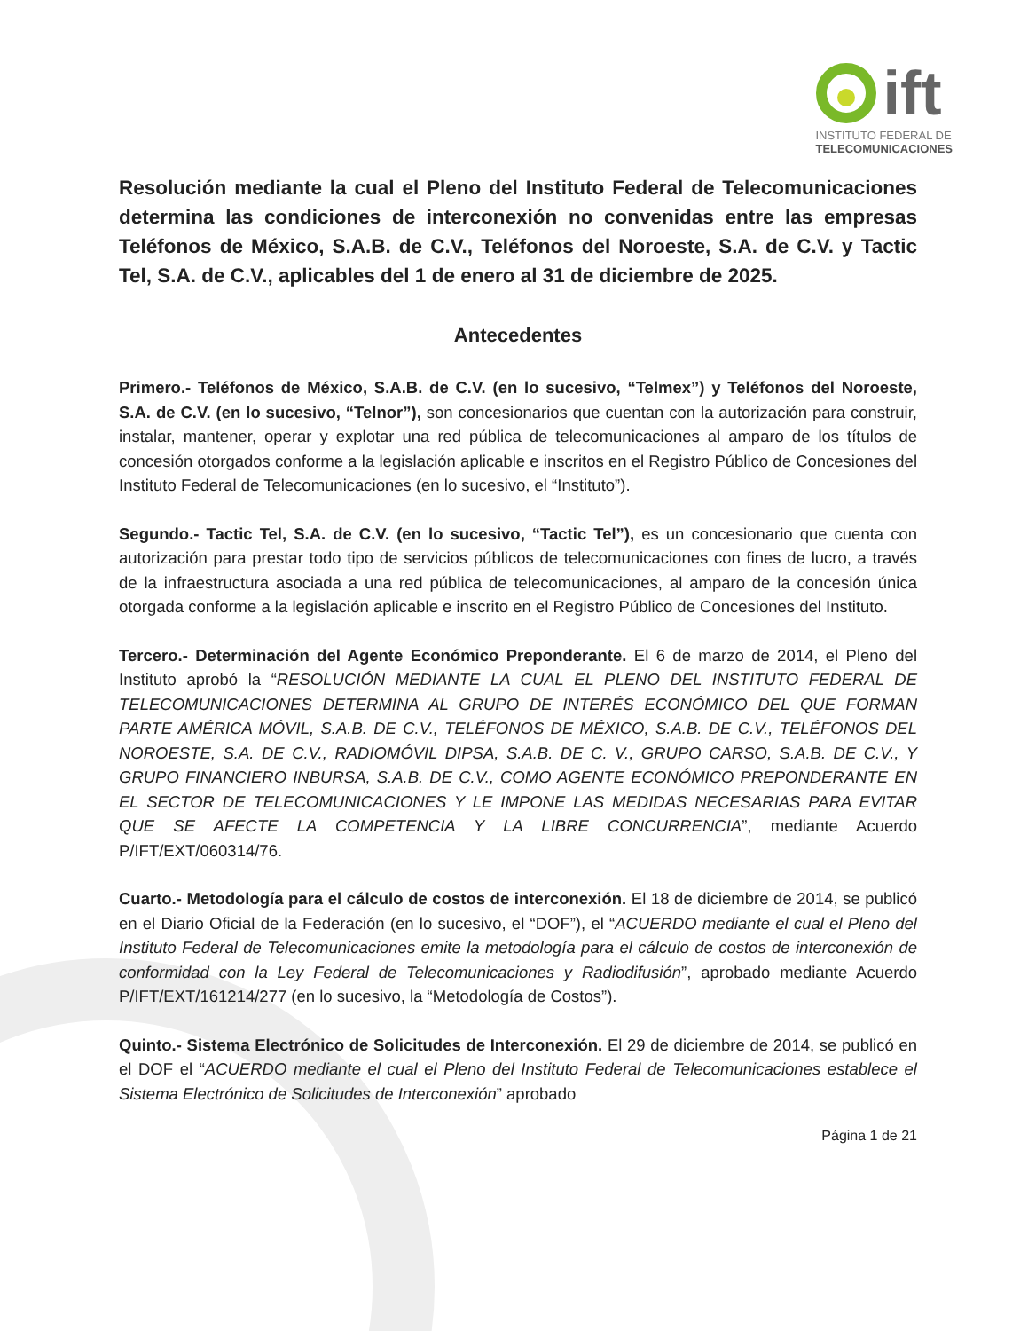ift
INSTITUTO FEDERAL DE
TELECOMUNICACIONES
Resolución mediante la cual el Pleno del Instituto Federal de Telecomunicaciones determina las condiciones de interconexión no convenidas entre las empresas Teléfonos de México, S.A.B. de C.V., Teléfonos del Noroeste, S.A. de C.V. y Tactic Tel, S.A. de C.V., aplicables del 1 de enero al 31 de diciembre de 2025.
Antecedentes
Primero.- Teléfonos de México, S.A.B. de C.V. (en lo sucesivo, “Telmex”) y Teléfonos del Noroeste, S.A. de C.V. (en lo sucesivo, “Telnor”), son concesionarios que cuentan con la autorización para construir, instalar, mantener, operar y explotar una red pública de telecomunicaciones al amparo de los títulos de concesión otorgados conforme a la legislación aplicable e inscritos en el Registro Público de Concesiones del Instituto Federal de Telecomunicaciones (en lo sucesivo, el “Instituto”).
Segundo.- Tactic Tel, S.A. de C.V. (en lo sucesivo, “Tactic Tel”), es un concesionario que cuenta con autorización para prestar todo tipo de servicios públicos de telecomunicaciones con fines de lucro, a través de la infraestructura asociada a una red pública de telecomunicaciones, al amparo de la concesión única otorgada conforme a la legislación aplicable e inscrito en el Registro Público de Concesiones del Instituto.
Tercero.- Determinación del Agente Económico Preponderante. El 6 de marzo de 2014, el Pleno del Instituto aprobó la “RESOLUCIÓN MEDIANTE LA CUAL EL PLENO DEL INSTITUTO FEDERAL DE TELECOMUNICACIONES DETERMINA AL GRUPO DE INTERÉS ECONÓMICO DEL QUE FORMAN PARTE AMÉRICA MÓVIL, S.A.B. DE C.V., TELÉFONOS DE MÉXICO, S.A.B. DE C.V., TELÉFONOS DEL NOROESTE, S.A. DE C.V., RADIOMÓVIL DIPSA, S.A.B. DE C. V., GRUPO CARSO, S.A.B. DE C.V., Y GRUPO FINANCIERO INBURSA, S.A.B. DE C.V., COMO AGENTE ECONÓMICO PREPONDERANTE EN EL SECTOR DE TELECOMUNICACIONES Y LE IMPONE LAS MEDIDAS NECESARIAS PARA EVITAR QUE SE AFECTE LA COMPETENCIA Y LA LIBRE CONCURRENCIA”, mediante Acuerdo P/IFT/EXT/060314/76.
Cuarto.- Metodología para el cálculo de costos de interconexión. El 18 de diciembre de 2014, se publicó en el Diario Oficial de la Federación (en lo sucesivo, el “DOF”), el “ACUERDO mediante el cual el Pleno del Instituto Federal de Telecomunicaciones emite la metodología para el cálculo de costos de interconexión de conformidad con la Ley Federal de Telecomunicaciones y Radiodifusión”, aprobado mediante Acuerdo P/IFT/EXT/161214/277 (en lo sucesivo, la “Metodología de Costos”).
Quinto.- Sistema Electrónico de Solicitudes de Interconexión. El 29 de diciembre de 2014, se publicó en el DOF el “ACUERDO mediante el cual el Pleno del Instituto Federal de Telecomunicaciones establece el Sistema Electrónico de Solicitudes de Interconexión” aprobado
Página 1 de 21